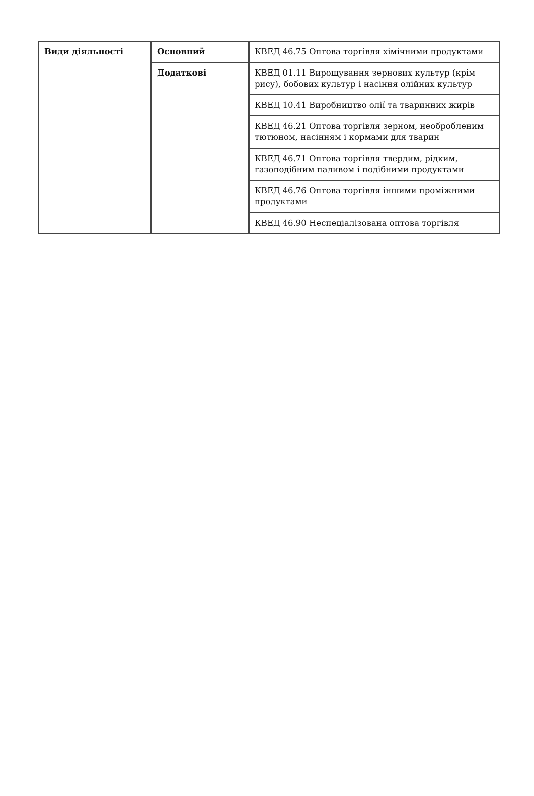| Види діяльності | Основний | КВЕД 46.75 Оптова торгівля хімічними продуктами |
| | Додаткові | КВЕД 01.11 Вирощування зернових культур (крім рису), бобових культур і насіння олійних культур |
| | | КВЕД 10.41 Виробництво олії та тваринних жирів |
| | | КВЕД 46.21 Оптова торгівля зерном, необробленим тютюном, насінням і кормами для тварин |
| | | КВЕД 46.71 Оптова торгівля твердим, рідким, газоподібним паливом і подібними продуктами |
| | | КВЕД 46.76 Оптова торгівля іншими проміжними продуктами |
| | | КВЕД 46.90 Неспеціалізована оптова торгівля |